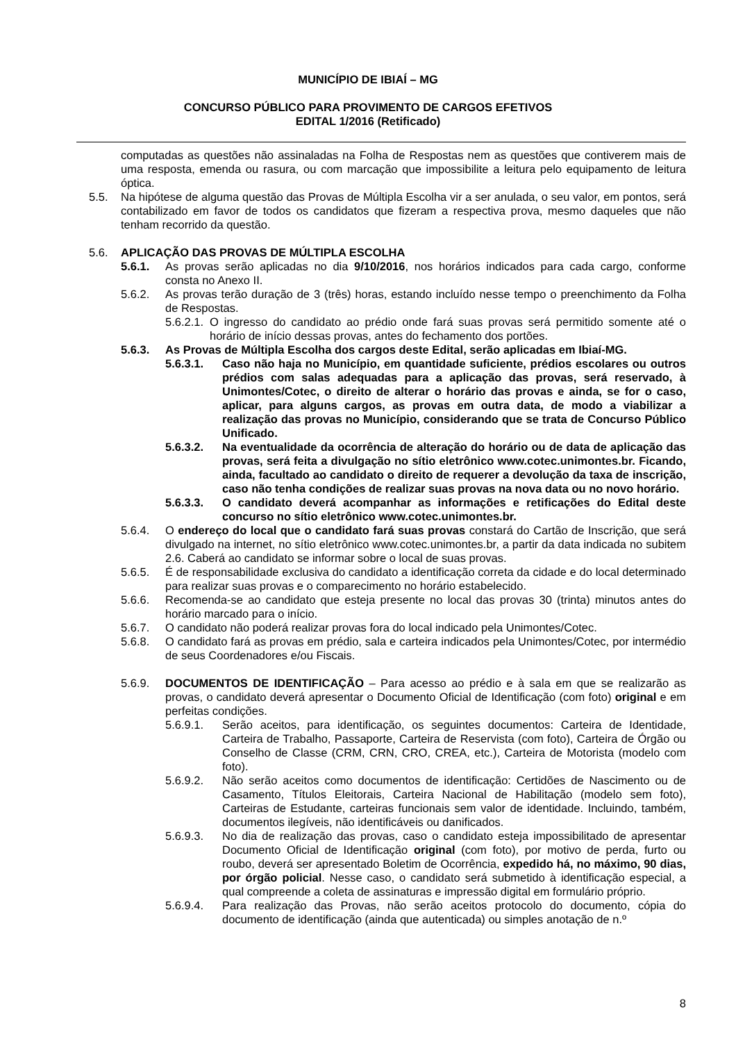MUNICÍPIO DE IBIAÍ – MG
CONCURSO PÚBLICO PARA PROVIMENTO DE CARGOS EFETIVOS
EDITAL 1/2016 (Retificado)
computadas as questões não assinaladas na Folha de Respostas nem as questões que contiverem mais de uma resposta, emenda ou rasura, ou com marcação que impossibilite a leitura pelo equipamento de leitura óptica.
5.5. Na hipótese de alguma questão das Provas de Múltipla Escolha vir a ser anulada, o seu valor, em pontos, será contabilizado em favor de todos os candidatos que fizeram a respectiva prova, mesmo daqueles que não tenham recorrido da questão.
5.6. APLICAÇÃO DAS PROVAS DE MÚLTIPLA ESCOLHA
5.6.1. As provas serão aplicadas no dia 9/10/2016, nos horários indicados para cada cargo, conforme consta no Anexo II.
5.6.2. As provas terão duração de 3 (três) horas, estando incluído nesse tempo o preenchimento da Folha de Respostas.
5.6.2.1. O ingresso do candidato ao prédio onde fará suas provas será permitido somente até o horário de início dessas provas, antes do fechamento dos portões.
5.6.3. As Provas de Múltipla Escolha dos cargos deste Edital, serão aplicadas em Ibiaí-MG.
5.6.3.1. Caso não haja no Município, em quantidade suficiente, prédios escolares ou outros prédios com salas adequadas para a aplicação das provas, será reservado, à Unimontes/Cotec, o direito de alterar o horário das provas e ainda, se for o caso, aplicar, para alguns cargos, as provas em outra data, de modo a viabilizar a realização das provas no Município, considerando que se trata de Concurso Público Unificado.
5.6.3.2. Na eventualidade da ocorrência de alteração do horário ou de data de aplicação das provas, será feita a divulgação no sítio eletrônico www.cotec.unimontes.br. Ficando, ainda, facultado ao candidato o direito de requerer a devolução da taxa de inscrição, caso não tenha condições de realizar suas provas na nova data ou no novo horário.
5.6.3.3. O candidato deverá acompanhar as informações e retificações do Edital deste concurso no sítio eletrônico www.cotec.unimontes.br.
5.6.4. O endereço do local que o candidato fará suas provas constará do Cartão de Inscrição, que será divulgado na internet, no sítio eletrônico www.cotec.unimontes.br, a partir da data indicada no subitem 2.6. Caberá ao candidato se informar sobre o local de suas provas.
5.6.5. É de responsabilidade exclusiva do candidato a identificação correta da cidade e do local determinado para realizar suas provas e o comparecimento no horário estabelecido.
5.6.6. Recomenda-se ao candidato que esteja presente no local das provas 30 (trinta) minutos antes do horário marcado para o início.
5.6.7. O candidato não poderá realizar provas fora do local indicado pela Unimontes/Cotec.
5.6.8. O candidato fará as provas em prédio, sala e carteira indicados pela Unimontes/Cotec, por intermédio de seus Coordenadores e/ou Fiscais.
5.6.9. DOCUMENTOS DE IDENTIFICAÇÃO – Para acesso ao prédio e à sala em que se realizarão as provas, o candidato deverá apresentar o Documento Oficial de Identificação (com foto) original e em perfeitas condições.
5.6.9.1. Serão aceitos, para identificação, os seguintes documentos: Carteira de Identidade, Carteira de Trabalho, Passaporte, Carteira de Reservista (com foto), Carteira de Órgão ou Conselho de Classe (CRM, CRN, CRO, CREA, etc.), Carteira de Motorista (modelo com foto).
5.6.9.2. Não serão aceitos como documentos de identificação: Certidões de Nascimento ou de Casamento, Títulos Eleitorais, Carteira Nacional de Habilitação (modelo sem foto), Carteiras de Estudante, carteiras funcionais sem valor de identidade. Incluindo, também, documentos ilegíveis, não identificáveis ou danificados.
5.6.9.3. No dia de realização das provas, caso o candidato esteja impossibilitado de apresentar Documento Oficial de Identificação original (com foto), por motivo de perda, furto ou roubo, deverá ser apresentado Boletim de Ocorrência, expedido há, no máximo, 90 dias, por órgão policial. Nesse caso, o candidato será submetido à identificação especial, a qual compreende a coleta de assinaturas e impressão digital em formulário próprio.
5.6.9.4. Para realização das Provas, não serão aceitos protocolo do documento, cópia do documento de identificação (ainda que autenticada) ou simples anotação de n.º
8